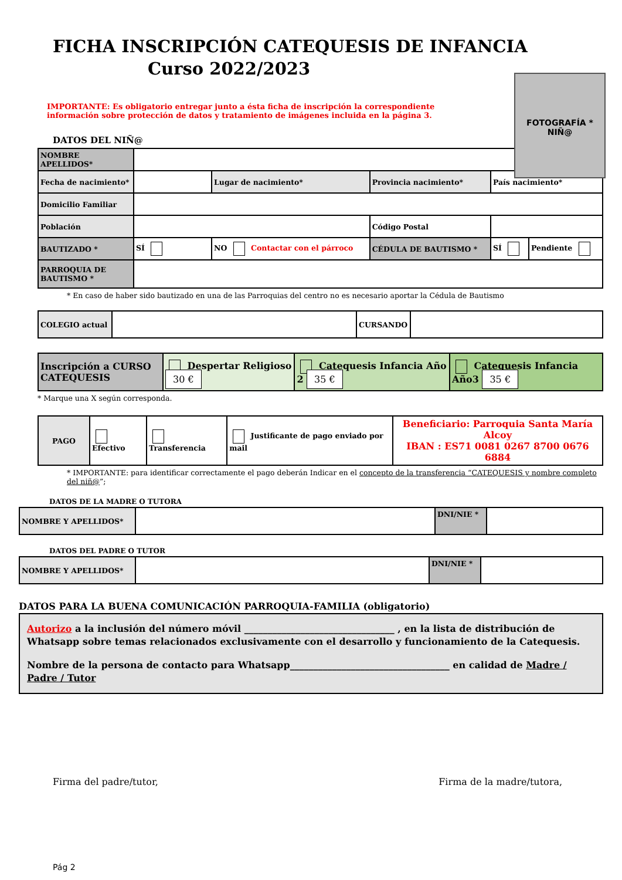FICHA INSCRIPCIÓN CATEQUESIS DE INFANCIA
Curso 2022/2023
IMPORTANTE: Es obligatorio entregar junto a ésta ficha de inscripción la correspondiente información sobre protección de datos y tratamiento de imágenes incluida en la página 3.
FOTOGRAFÍA *
NIÑ@
DATOS DEL NIÑ@
| NOMBRE APELLIDOS* | | | | | |
| Fecha de nacimiento* | | Lugar de nacimiento* | Provincia nacimiento* | País nacimiento* | |
| Domicilio Familiar | | | | | |
| Población | | | Código Postal | | |
| BAUTIZADO * | SÍ | NO Contactar con el párroco | CÉDULA DE BAUTISMO * | SÍ | Pendiente |
| PARROQUIA DE BAUTISMO * | | | | | |
* En caso de haber sido bautizado en una de las Parroquias del centro no es necesario aportar la Cédula de Bautismo
| COLEGIO actual | | CURSANDO | |
| Inscripción a CURSO CATEQUESIS | Despertar Religioso 30 € | Catequesis Infancia Año 2 35 € | Catequesis Infancia Año3 35 € |
* Marque una X según corresponda.
| PAGO | Efectivo | Transferencia | Justificante de pago enviado por mail | Beneficiario: Parroquia Santa María Alcoy IBAN : ES71 0081 0267 8700 0676 6884 |
* IMPORTANTE: para identificar correctamente el pago deberán Indicar en el concepto de la transferencia “CATEQUESIS y nombre completo del niñ@”;
DATOS DE LA MADRE O TUTORA
| NOMBRE Y APELLIDOS* | | DNI/NIE * | |
DATOS DEL PADRE O TUTOR
| NOMBRE Y APELLIDOS* | | DNI/NIE * | |
DATOS PARA LA BUENA COMUNICACIÓN PARROQUIA-FAMILIA (obligatorio)
Autorizo a la inclusión del número móvil ________________________________ , en la lista de distribución de Whatsapp sobre temas relacionados exclusivamente con el desarrollo y funcionamiento de la Catequesis.
Nombre de la persona de contacto para Whatsapp__________________________________ en calidad de Madre / Padre / Tutor
Firma del padre/tutor, Firma de la madre/tutora,
Pág 2